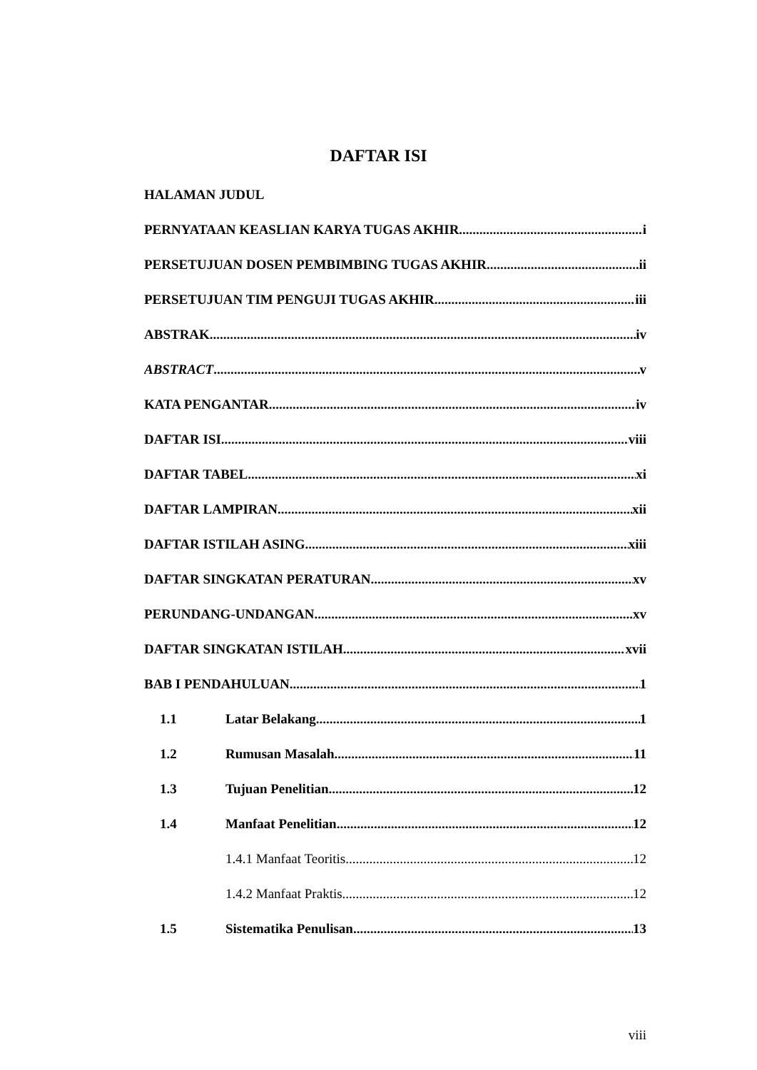DAFTAR ISI
HALAMAN JUDUL
PERNYATAAN KEASLIAN KARYA TUGAS AKHIR i
PERSETUJUAN DOSEN PEMBIMBING TUGAS AKHIR ii
PERSETUJUAN TIM PENGUJI TUGAS AKHIR iii
ABSTRAK iv
ABSTRACT v
KATA PENGANTAR iv
DAFTAR ISI viii
DAFTAR TABEL xi
DAFTAR LAMPIRAN xii
DAFTAR ISTILAH ASING xiii
DAFTAR SINGKATAN PERATURAN xv
PERUNDANG-UNDANGAN xv
DAFTAR SINGKATAN ISTILAH xvii
BAB I PENDAHULUAN 1
1.1 Latar Belakang 1
1.2 Rumusan Masalah 11
1.3 Tujuan Penelitian 12
1.4 Manfaat Penelitian 12
1.4.1 Manfaat Teoritis 12
1.4.2 Manfaat Praktis 12
1.5 Sistematika Penulisan 13
viii